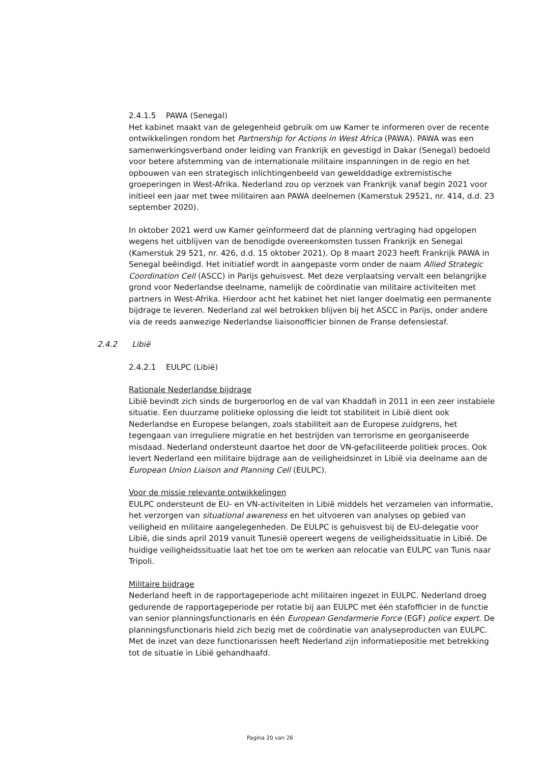2.4.1.5 PAWA (Senegal)
Het kabinet maakt van de gelegenheid gebruik om uw Kamer te informeren over de recente ontwikkelingen rondom het Partnership for Actions in West Africa (PAWA). PAWA was een samenwerkingsverband onder leiding van Frankrijk en gevestigd in Dakar (Senegal) bedoeld voor betere afstemming van de internationale militaire inspanningen in de regio en het opbouwen van een strategisch inlichtingenbeeld van gewelddadige extremistische groeperingen in West-Afrika. Nederland zou op verzoek van Frankrijk vanaf begin 2021 voor initieel een jaar met twee militairen aan PAWA deelnemen (Kamerstuk 29521, nr. 414, d.d. 23 september 2020).
In oktober 2021 werd uw Kamer geïnformeerd dat de planning vertraging had opgelopen wegens het uitblijven van de benodigde overeenkomsten tussen Frankrijk en Senegal (Kamerstuk 29 521, nr. 426, d.d. 15 oktober 2021). Op 8 maart 2023 heeft Frankrijk PAWA in Senegal beëindigd. Het initiatief wordt in aangepaste vorm onder de naam Allied Strategic Coordination Cell (ASCC) in Parijs gehuisvest. Met deze verplaatsing vervalt een belangrijke grond voor Nederlandse deelname, namelijk de coördinatie van militaire activiteiten met partners in West-Afrika. Hierdoor acht het kabinet het niet langer doelmatig een permanente bijdrage te leveren. Nederland zal wel betrokken blijven bij het ASCC in Parijs, onder andere via de reeds aanwezige Nederlandse liaisonofficier binnen de Franse defensiestaf.
2.4.2 Libië
2.4.2.1 EULPC (Libië)
Rationale Nederlandse bijdrage
Libië bevindt zich sinds de burgeroorlog en de val van Khaddafi in 2011 in een zeer instabiele situatie. Een duurzame politieke oplossing die leidt tot stabiliteit in Libië dient ook Nederlandse en Europese belangen, zoals stabiliteit aan de Europese zuidgrens, het tegengaan van irreguliere migratie en het bestrijden van terrorisme en georganiseerde misdaad. Nederland ondersteunt daartoe het door de VN-gefaciliteerde politiek proces. Ook levert Nederland een militaire bijdrage aan de veiligheidsinzet in Libië via deelname aan de European Union Liaison and Planning Cell (EULPC).
Voor de missie relevante ontwikkelingen
EULPC ondersteunt de EU- en VN-activiteiten in Libië middels het verzamelen van informatie, het verzorgen van situational awareness en het uitvoeren van analyses op gebied van veiligheid en militaire aangelegenheden. De EULPC is gehuisvest bij de EU-delegatie voor Libië, die sinds april 2019 vanuit Tunesië opereert wegens de veiligheidssituatie in Libië. De huidige veiligheidssituatie laat het toe om te werken aan relocatie van EULPC van Tunis naar Tripoli.
Militaire bijdrage
Nederland heeft in de rapportageperiode acht militairen ingezet in EULPC. Nederland droeg gedurende de rapportageperiode per rotatie bij aan EULPC met één stafofficier in de functie van senior planningsfunctionaris en één European Gendarmerie Force (EGF) police expert. De planningsfunctionaris hield zich bezig met de coördinatie van analyseproducten van EULPC. Met de inzet van deze functionarissen heeft Nederland zijn informatiepositie met betrekking tot de situatie in Libië gehandhaafd.
Pagina 20 van 26